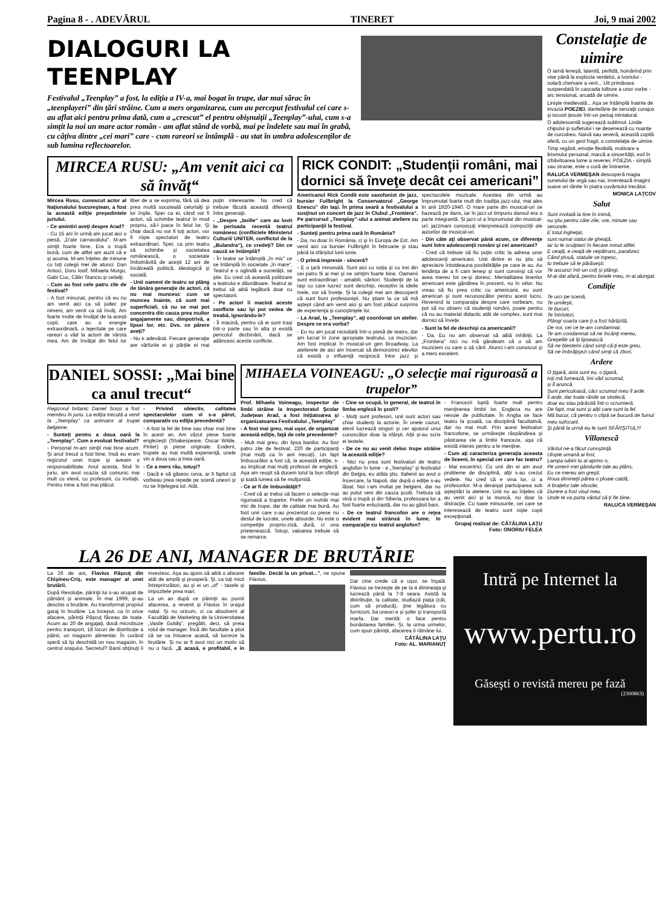Pagina 8 - . ADEVĂRUL TINERET Joi, 9 mai 2002
DIALOGURI LA TEENPLAY
Festivalul „Teenplay” a fost, la ediţia a IV-a, mai bogat în trupe, dar mai sărac în „teenplayeri” din ţări străine. Cum a mers organizarea, cum au perceput festivalul cei care s-au aflat aici pentru prima dată, cum a „crescut” el pentru obişnuiţii „Teenplay”-ului, cum s-a simţit la noi un mare actor român - am aflat stând de vorbă, mai pe îndelete sau mai în grabă, cu câţiva dintre „cei mari” care - cum rareori se întâmplă - au stat în umbra adolescenţilor de sub lumina reflectoarelor.
MIRCEA RUSU: „Am venit aici ca să învăţ“
Mircea Rusu, cunoscut actor al Naţionalului bucureştean, a fost la această ediţie preşedintele juriului.
- Ce amintiri aveţi despre Arad?
- Cu 15 ani în urmă am jucat aici o piesă, „D'ale carnavalului”. M-am simţit foarte bine. Era o trupă bună, cum de altfel am auzit că e şi acuma. M-am înţeles de minune cu toţi colegii mei de atunci: Dan Antoci, Doru Iosif, Mihaela Murgu, Gabi Cuc, Călin Stanciu şi ceilalţi.
- Cum au fost cele patru zile de festival?
- A fost minunat, pentru că eu nu am venit aici ca să judec pe nimeni, am venit ca să învăţ. Am foarte multe de învăţat de la aceşti copii, care au o energie extraordinară, o lejeritate pe care rareori o văd la actorii de vârsta mea. Am de învăţat din felul lor liber de a se exprima, fără să dea prea multă socoteală celorlalţi şi lor înşile. Sper ca ei, când vor fi actori, să schimbe teatrul în mod propriu, să-l joace în felul lor. Şi chiar dacă nu vor fi toţi actori, vor fi nişte spectatori de teatru extraordinari. Sper, ca prin teatru să schimbe şi societatea românească, o societate îmbolnăvită de aceşti 12 ani de încâlceală politică, ideologică şi socială.
- Unii oameni de teatru se plâng de tânăra generaţie de actori, că nu mai muncesc cum se muncea înainte, că sunt mai superficiali, că nu se mai pot concentra din cauza prea multor angajamente sau, dimpotrivă, a lipsei lor, etc. Dvs. ce părere aveţi?
- Nu e adevărat. Fiecare generaţie are vârfurile ei şi părţile ei mai puţin interesante. Nu cred că trebuie făcută această diferenţă între generaţii.
- „Despre „boilie“ care au lovit în perioada recentă teatrul românesc (conflictele Ministerul Culturii/ UNITER, conflictul de la „Bulandra“), ce credeţi? Din ce cauză se întâmplă?
- În teatre se întâmplă „în mic” ce se întâmplă în societate „în mare”. Teatrul e o oglindă a societăţii, se ştie. Eu cred că această politizare a teatrului e dăunătoare. Teatrul ar trebui să aibă legătură doar cu spectatorii.
- Pe actori îi macină aceste conflicte sau îşi pot vedea de treabă, ignorându-le?
- Îi macină, pentru că ei sunt traşi într-o parte sau în alta şi există pericolul dezbinării, dacă se adâncesc aceste conflicte.
RICK CONDIT: „Studenţii români, mai dornici să înveţe decât cei americani”
Americanul Rick Condit este saxofonist de jazz, bursier Fullbright la Conservatorul „George Enescu” din Iaşi. În prima seară a festivalului a susţinut un concert de jazz în Clubul „Frontiera”. Pe parcursul „Teenplay”-ului a animat ateliere cu participanţii la festival.
- Sunteţi pentru prima oară în România?
- Da, nu doar în România, ci şi în Europa de Est. Am venit aici ca bursier Fullbright în februarie şi stau până la sfârşitul lunii iunie.
- O primă impresie - sinceră?
- E o ţară minunată. Sunt aici cu soţia şi cu trei din cei patru fii ai mei şi ne simţim foarte bine. Oamenii sunt extraordinari - amabili, săritori. Studenţii de la Iaşi cu care lucrez sunt deschişi, receptivi la ideile mele, vor să înveţe. Şi la colegii mei am descoperit că sunt buni profesionişti. Nu ştiam la ce să mă aştept când am venit aici şi am fost plăcut surprins de experienţa şi cunoştinţele lor.
- La Arad, la „Teenplay”, aţi coordonat un atelier. Despre ce era vorba?
- Eu nu am jucat niciodată într-o piesă de teatru, dar am lucrat în zone apropiate teatrului, ca muzician. Am fost implicat în musical-uri gen Broadway. La atelierele de aici am încercat să demonstrez elevilor că există o influenţă reciprocă între jazz şi spectacolele muzicale. Acestea din urmă au împrumutat foarte mult din tradiţia jazz-ului, mai ales în anii 1920-1940. O mare parte din musical-uri se bazează pe dans, iar în jazz-ul timpuriu dansul era o parte integrantă. Şi jazz-ul a împrumutat din musical-uri; jazzmani cunoscuţi interpretează compoziţii ale autorilor de musical-uri.
- Din câte aţi observat până acum, ce diferenţe sunt între adolescenţii români şi cei americani?
- Cred că trebuie să fiu puţin critic la adresa unor adolescenţi americani. Unii dintre ei nu ştiu să aprecieze întotdeauna posibilităţile pe care le au. Au tendinţa de a fi cam leneşi şi sunt convinşi că vor avea mereu tot ce-şi doresc. Mentalitatea tinerilor americani este gândirea în prezent, nu în viitor. Nu vreau să fiu prea critic cu americanii, eu sunt american şi sunt recunoscător pentru acest lucru. Revenind la comparaţia despre care vorbeam, nu pot să nu observ că studenţii români, poate pentru că nu au material didactic atât de complex, sunt mai dornici să înveţe.
- Sunt la fel de deschişi ca americanii?
- Da. Eu nu am observat să aibă inhibiţii. La „Frontiera” nici nu mă gândeam că o să am muzicieni cu care o să cânt. Atunci i-am cunoscut şi a mers excelent.
DANIEL SOSSI: „Mai bine ca anul trecut“
Regizorul britanic Daniel Sossi a fost membru în juriu. La ediţia trecută a venit la „Teenplay” ca animator al trupei belgiene.
- Sunteţi pentru a doua oară la „Teenplay”. Cum a evoluat festivalul?
- Personal m-am simţit mai bine acum. Şi anul trecut a fost bine, însă eu eram regizorul unei trupe şi aveam o responsabilitate. Anul acesta, fiind în juriu, am avut ocazia să comunic mai mult cu elevii, cu profesorii, cu invitaţii. Pentru mine a fost mai plăcut.
- Privind obiectiv, calitatea spectacolelor cum vi s-a părut, comparativ cu ediţia precedentă?
- A fost la fel de bine sau chiar mai bine în acest an. Am văzut piese foarte englezeşti (Shakespeare, Oscar Wilde, Pinter) şi piese originale. Evident, trupele au mai multă experienţă, unele vin a doua sau a treia oară.
- Ce a mers rău, totuşi?
- Dacă e să găsesc ceva, ar fi faptul că vorbeau prea repede pe scenă uneori şi nu se înţelegea tot. Atât.
MIHAELA VOINEAGU: „O selecţie mai riguroasă a trupelor”
Prof. Mihaela Voineagu, inspector de limbi străine la Inspectoratul Şcolar Judeţean Arad, a fost iniţiatoarea şi organizatoarea Festivalului „Teenplay”
- A fost mai greu, mai uşor, de organizat această ediţie, faţă de cele precedente?
- Mult mai greu, din lipsa banilor. Au fost patru zile de festival, 220 de participanţi (mai mulţi ca în anii trecuţi). Un fapt îmbucurător a fost că, la această ediţie, s-au implicat mai mulţi profesori de engleză. Aşa am reuşit să ducem totul la bun sfârşit şi toată lumea să fie mulţumită.
- Ce ar fi de îmbunătăţit?
- Cred că ar trebui să facem o selecţie mai riguroasă a trupelor. Prefer un număr mai mic de trupe, dar de calitate mai bună. Au fost unii care s-au prezentat cu piese nu destul de lucrate, unele absurde. Nu este o competiţie propriu-zisă, dură, ci una prietenească. Totuşi, valoarea trebuie să se remarce.
- Cine se ocupă, în general, de teatrul în limba engleză în şcoli?
- Mulţi sunt profesori, unii sunt actori sau chiar studenţi la actorie. În unele cazuri, elevii lucrează singuri şi cer ajutorul unui cunoscător doar la sfârşit. Alţii şi-au scris ei textele.
- De ce nu au venit deloc trupe străine la această ediţie?
- Nici nu prea sunt festivaluri de teatru anglofon în lume - e „Teenplay” şi festivalul din Belgia, eu atâta ştiu. Italienii au avut o încercare, la Napoli, dar după o ediţie s-au lăsat. Noi i-am invitat pe belgieni, dar nu au putut veni din cauza şcolii. Trebuia să vină o trupă şi din Siberia, profesoara lor a fost foarte entuziastă, dar nu au găsit bani.
- De ce teatrul francofon are o reţea evident mai strânsă în lume, în comparaţie cu teatrul anglofon?
- Francezii luptă foarte mult pentru menţinerea limbii lor. Engleza nu are nevoie de publicitate. În Anglia se face teatru la şcoală, ca disciplină facultativă, dar nu mai mult. Prin acest festivaluri francofone, se urmăreşte răspândirea şi păstrarea vie a limbii franceze, aşa că există interes pentru a le menţine.
- Cum aţi caracteriza generaţia aceasta de liceeni, în special cei care fac teatru?
- Mai excentrici. Cu unii din ei am avut probleme de disciplină, alţii s-au crezut vedete. Nu cred că e vina lor, ci a profesorilor. M-a deranjat participarea sub aşteptări la ateliere. Unii nu au înţeles că au venit aici şi la muncă, nu doar la distracţie. Cu toate minusurile, cei care se interesează de teatru sunt nişte copii excepţionali.
Grupaj realizat de: CĂTĂLINA LAŢU
Foto: ONORIU FELEA
Constelaţie de uimire
O iarnă leneşă, latentă, perfidă, hoinărind prin vise până la explozia verdelui, a ivoriului - solară chemare a verii... Uit primăvara suspendată în cascada tulbure a unor vorbe - arc tensionat, arcadă de uimire.
Linişte medievală... Aşa se întâmplă înainte de invazia POEZIEI, dantelărie de senzaţii curajos şi iscusit ţesute într-un peisaj miniatural.
O adolescentă sugerează sublimul. Liniile chipului şi sufletului i se desenează cu nuanţe de curcubeu. Naivă sau severă, această copilă oferă, cu un gest fragil, o constelaţie de uimire.
Timp regăsit, emoţie flexibilă, motivare a lirismului personal, marcă a sincerităţii, exil în izbăvitoarea lume a reveriei, POEZIA - simplă sau stranie, este o cură de întinerire.
RALUCA VERMEŞAN descoperă magia sunetului de orgă sau nai, inventează imagini suave ori rănite în piatra cuvântului trecător.
MONICA LAŢCOV
Salut
Sunt invitată la tine în inimă,
nu ştiu pentru câte zile, ore, minute sau secunde.
E totul îngheţat,
sunt numai statui de gheaţă,
iar tu le sculptezi în fiecare minut altfel.
E ceaţă, e ceaţă de nepătruns, paralizez.
Când plouă, statuile se topesc,
tu trebuie să le părăseşti.
Te ascunzi într-un colţ şi plângi.
M-ai dat afară, pentru binele meu, m-ai alungat.
Condiţie
Te urci pe scenă,
Te umileşti,
Te bucuri,
Te întristezi,
Plângi soarta care ţi-a fost hărăzită,
De noi, cei ce te-am condamnat.
Te-am condamnat să ne încânţi mereu,
Greşelile să îţi lipsească.
Să ne blestemi când simţi că-ţi este greu,
Să ne îmbrăţişezi când simţi că zbori.
Ardere
O ţigară, asta sunt eu, o ţigară,
toţi mă fumează, îmi văd scrumul,
şi îl aruncă.
Sunt periculoasă, căci scrumul meu îl arde.
Îi arde, dar toate rănile se vindecă,
doar eu stau părăsită într-o scrumieră.
De fapt, mai sunt şi alţii care sunt la fel.
Mă bucur, că pentru o clipă se bucură de fumul meu sufocant.
Şi până la urmă eu le sunt SFÂRŞITUL!!!
Villonescă
Vântul ne-a făcut cunoştinţă
Utopie umană ai fost,
Lampa iubirii tu ai aprins-o,
Pe umerii mei gândurile tale au plâns,
Eu ce mereu am greşit.
Roua dimineţii părea o ploaie caldă,
A braţelor tale obosite,
Durere a fost visul meu.
Unde te va purta vântul să-ţi fie bine.
RALUCA VERMEŞAN
LA 26 DE ANI, MANAGER DE BRUTĂRIE
La 26 de ani, Flavius Păşcuţ din Chişineu-Criş, este manager al unei brutării.
După Revoluţie, părinţii lui s-au ocupat de pământ şi animale. În mai 1999, şi-au deschis o brutărie. Au transformat propriul garaj în brutărie. La început, ca în orice afacere, părinţii Păşcuţ făceau de toate. Acum au 20 de angajaţi, două microbuze pentru transport, 18 locuri de distribuţie a pâinii, un magazin alimentar. În curând speră să îşi deschidă un nou magazin, în centrul oraşului. Secretul? Banii obţinuţi îi investesc. Aşa au ajuns să aibă o afacere atât de amplă şi prosperă. Şi, ca toţi micii întreprinzători, au şi ei un „of” - taxele şi impozitele prea mari.
La un an după ce părinţii au pornit afacerea, a revenit şi Flavius în oraşul natal. Şi nu oricum, ci ca absolvent al Facultăţii de Marketing de la Universitatea „Vasile Goldiş”, pregătit, deci, să preia rolul de manager. Încă din facultate a ştiut că se va întoarce acasă, să lucreze la brutărie. Şi nu ar fi avut nici un motiv să nu o facă. „E acasă, e profitabil, e în familie. Decât la un privat...”, ne spune Flavius.
Dar cine crede că e uşor, se înşală. Flavius se trezeşte de pe la 4 dimineaţa şi lucrează până la 7-8 seara. Asistă la distribuţie, la calitate, studiază piaţa (cât, cum să producă), ţine legătura cu furnizorii, ba uneori e şi şofer şi transportă marfa. Dar merită: o face pentru bunăstarea familiei. Şi, la urma urmelor, cum spun părinţii, afacerea îi rămâne lui.
CĂTĂLINA LAŢU
Foto: AL. MARIANUŢ
Intră pe Internet la
www.pertu.ro
Găseşti o revistă mereu pe fază
(2360863)